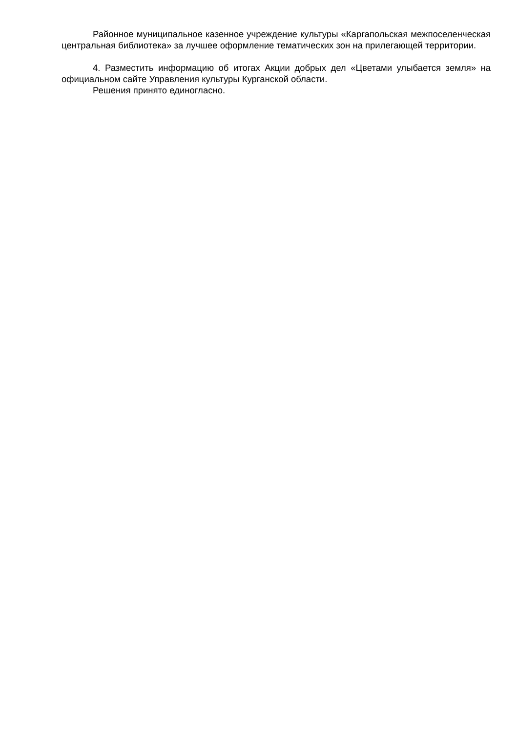Районное муниципальное казенное учреждение культуры «Каргапольская межпоселенческая центральная библиотека» за лучшее оформление тематических зон на прилегающей территории.
4. Разместить информацию об итогах Акции добрых дел «Цветами улыбается земля» на официальном сайте Управления культуры Курганской области.
Решения принято единогласно.